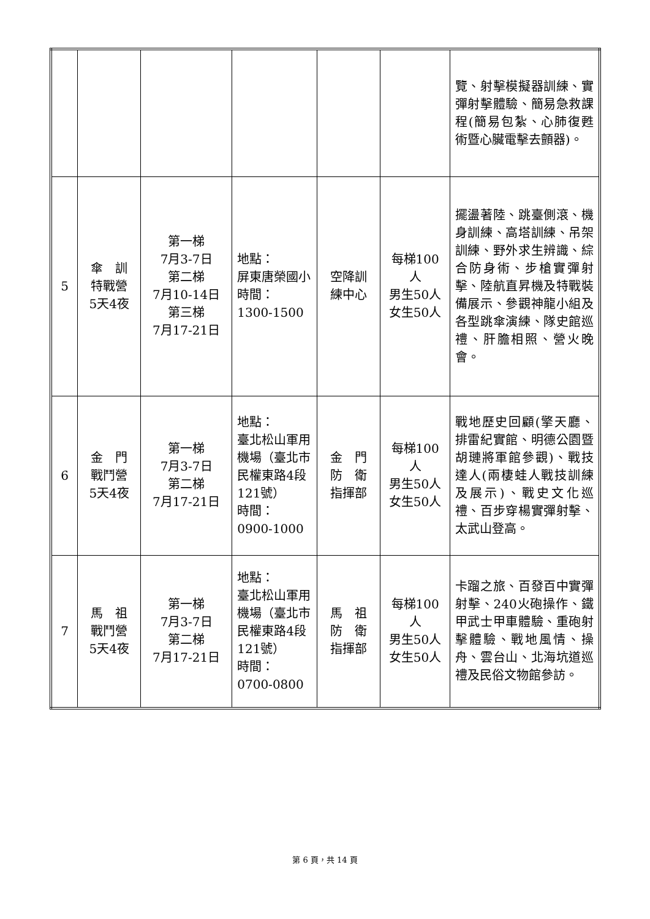| | | | | | | 覽、射擊模擬器訓練、實彈射擊體驗、簡易急救課程(簡易包紮、心肺復甦術暨心臟電擊去顫器)。 |
| 5 | 傘 訓 特戰營 5天4夜 | 第一梯 7月3-7日 第二梯 7月10-14日 第三梯 7月17-21日 | 地點： 屏東唐榮國小 時間： 1300-1500 | 空降訓 練中心 | 每梯100人 男生50人 女生50人 | 擺盪著陸、跳臺側滾、機身訓練、高塔訓練、吊架訓練、野外求生辨識、綜合防身術、步槍實彈射擊、陸航直昇機及特戰裝備展示、參觀神龍小組及各型跳傘演練、隊史館巡禮、肝膽相照、營火晚會。 |
| 6 | 金 門 戰鬥營 5天4夜 | 第一梯 7月3-7日 第二梯 7月17-21日 | 地點： 臺北松山軍用機場（臺北市民權東路4段121號） 時間： 0900-1000 | 金 門 防 衛 指揮部 | 每梯100人 男生50人 女生50人 | 戰地歷史回顧(擎天廳、排雷紀實館、明德公園暨胡璉將軍館參觀)、戰技達人(兩棲蛙人戰技訓練及展示)、戰史文化巡禮、百步穿楊實彈射擊、太武山登高。 |
| 7 | 馬 祖 戰鬥營 5天4夜 | 第一梯 7月3-7日 第二梯 7月17-21日 | 地點： 臺北松山軍用機場（臺北市民權東路4段121號） 時間： 0700-0800 | 馬 祖 防 衛 指揮部 | 每梯100人 男生50人 女生50人 | 卡蹓之旅、百發百中實彈射擊、240火砲操作、鐵甲武士甲車體驗、重砲射擊體驗、戰地風情、操舟、雲台山、北海坑道巡禮及民俗文物館參訪。 |
第 6 頁，共 14 頁